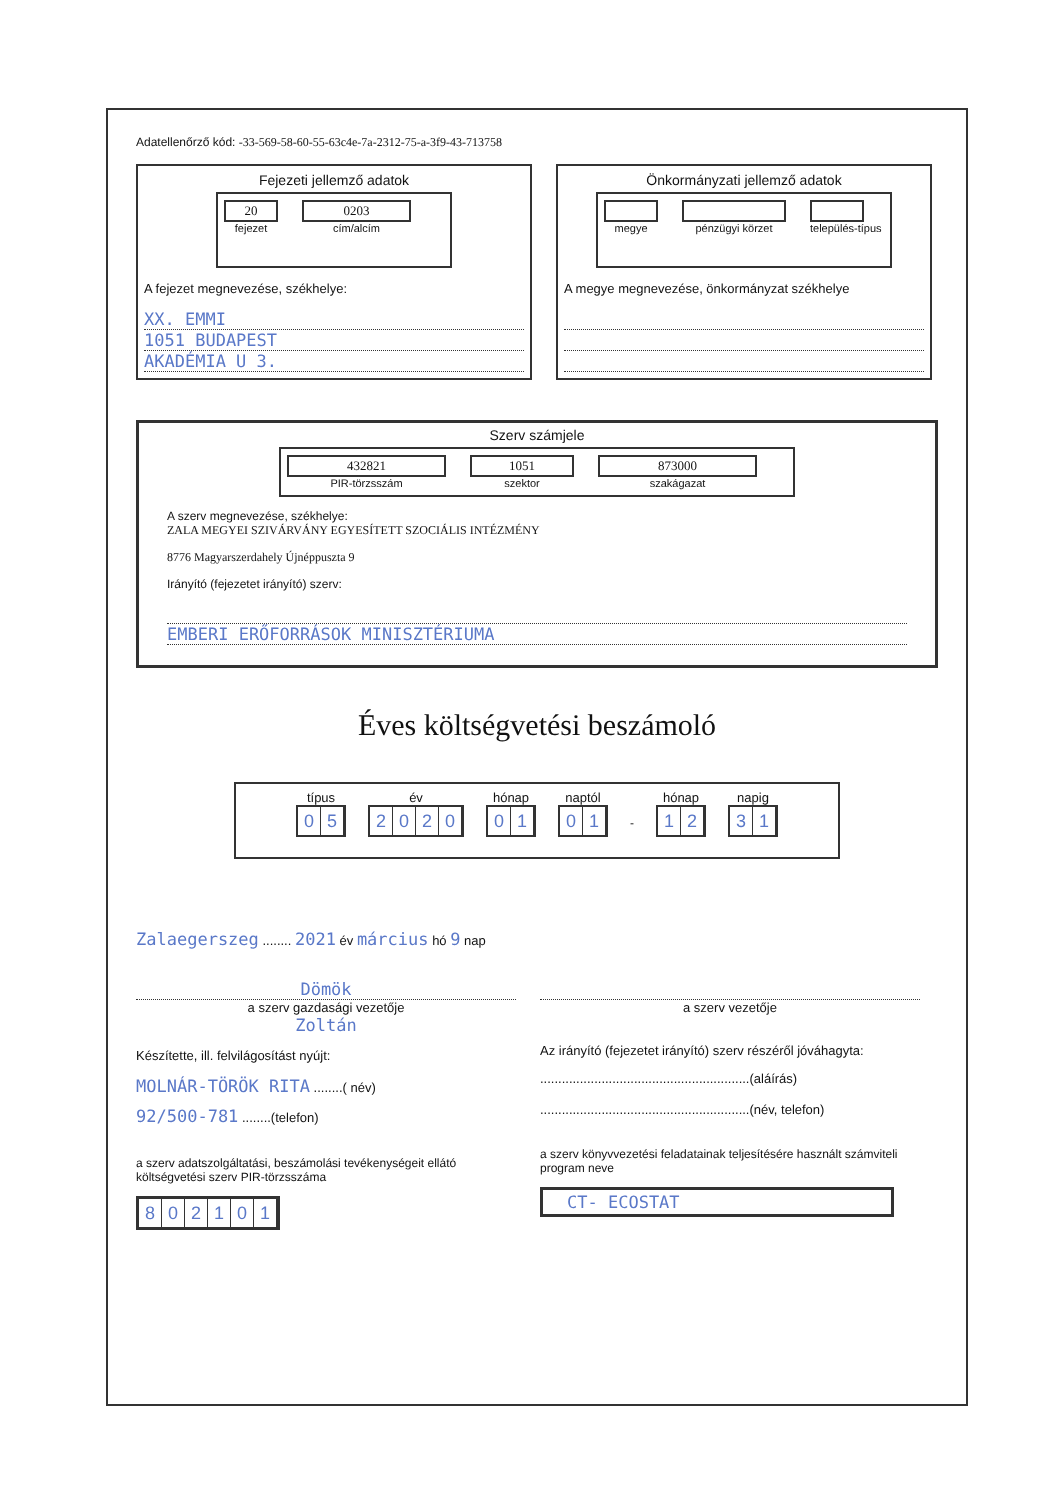Adatellenőrző kód: -33-569-58-60-55-63c4e-7a-2312-75-a-3f9-43-713758
Fejezeti jellemző adatok
20
fejezet
0203
cím/alcím
A fejezet megnevezése, székhelye:
XX. EMMI
1051 BUDAPEST
AKADÉMIA U 3.
Önkormányzati jellemző adatok
megye pénzügyi körzet település-típus
A megye megnevezése, önkormányzat székhelye
Szerv számjele
432821
PIR-törzsszám
1051
szektor
873000
szakágazat
A szerv megnevezése, székhelye:
ZALA MEGYEI SZIVÁRVÁNY EGYESÍTETT SZOCIÁLIS INTÉZMÉNY
8776 Magyarszerdahely Újnéppuszta 9
Irányító (fejezetet irányító) szerv:
EMBERI ERŐFORRÁSOK MINISZTÉRIUMA
Éves költségvetési beszámoló
típus
05
év
2020
hónap
01
naptól
01
-
hónap
12
napig
31
Zalaegerszeg ........ 2021 év március hó 9 nap
Dömök
a szerv gazdasági vezetője
Zoltán
Készítette, ill. felvilágosítást nyújt:
MOLNÁR-TÖRÖK RITA ........( név)
92/500-781 ........(telefon)
a szerv adatszolgáltatási, beszámolási tevékenységeit ellátó költségvetési szerv PIR-törzsszáma
802101
a szerv vezetője
Az irányító (fejezetet irányító) szerv részéről jóváhagyta:
..........................................................(aláírás)
..........................................................(név, telefon)
a szerv könyvvezetési feladatainak teljesítésére használt számviteli program neve
CT- ECOSTAT